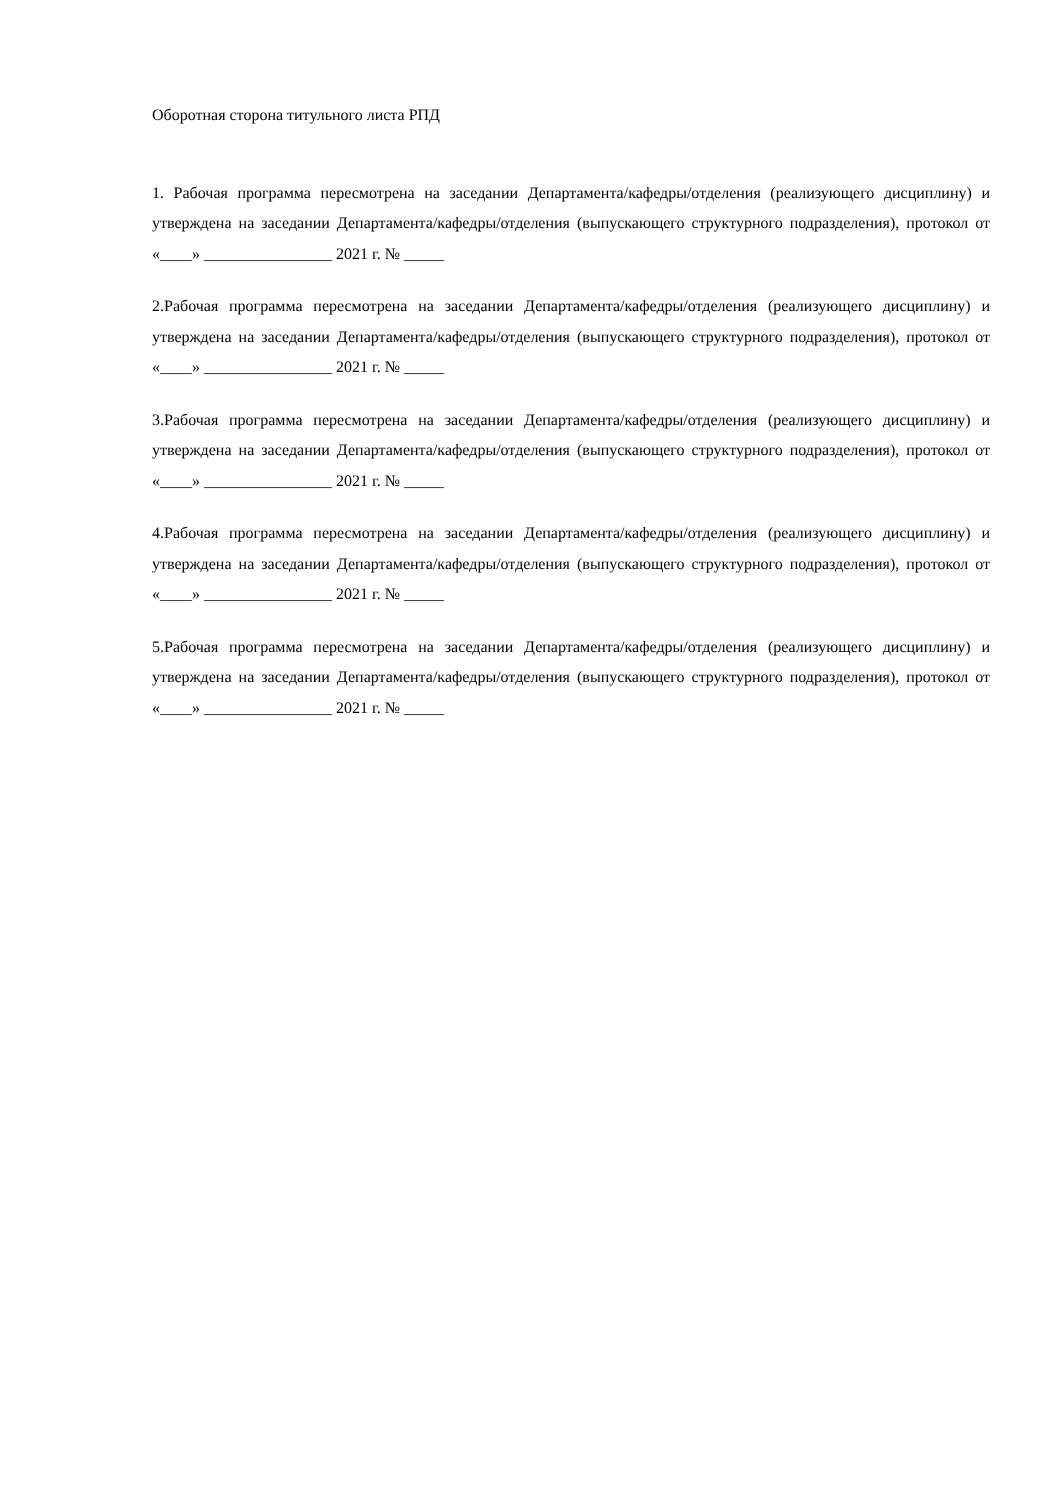Оборотная сторона титульного листа РПД
1. Рабочая программа пересмотрена на заседании Департамента/кафедры/отделения (реализующего дисциплину) и утверждена на заседании Департамента/кафедры/отделения (выпускающего структурного подразделения), протокол от «____» ________________ 2021 г. № _____
2.Рабочая программа пересмотрена на заседании Департамента/кафедры/отделения (реализующего дисциплину) и утверждена на заседании Департамента/кафедры/отделения (выпускающего структурного подразделения), протокол от «____» ________________ 2021 г. № _____
3.Рабочая программа пересмотрена на заседании Департамента/кафедры/отделения (реализующего дисциплину) и утверждена на заседании Департамента/кафедры/отделения (выпускающего структурного подразделения), протокол от «____» ________________ 2021 г. № _____
4.Рабочая программа пересмотрена на заседании Департамента/кафедры/отделения (реализующего дисциплину) и утверждена на заседании Департамента/кафедры/отделения (выпускающего структурного подразделения), протокол от «____» ________________ 2021 г. № _____
5.Рабочая программа пересмотрена на заседании Департамента/кафедры/отделения (реализующего дисциплину) и утверждена на заседании Департамента/кафедры/отделения (выпускающего структурного подразделения), протокол от «____» ________________ 2021 г. № _____